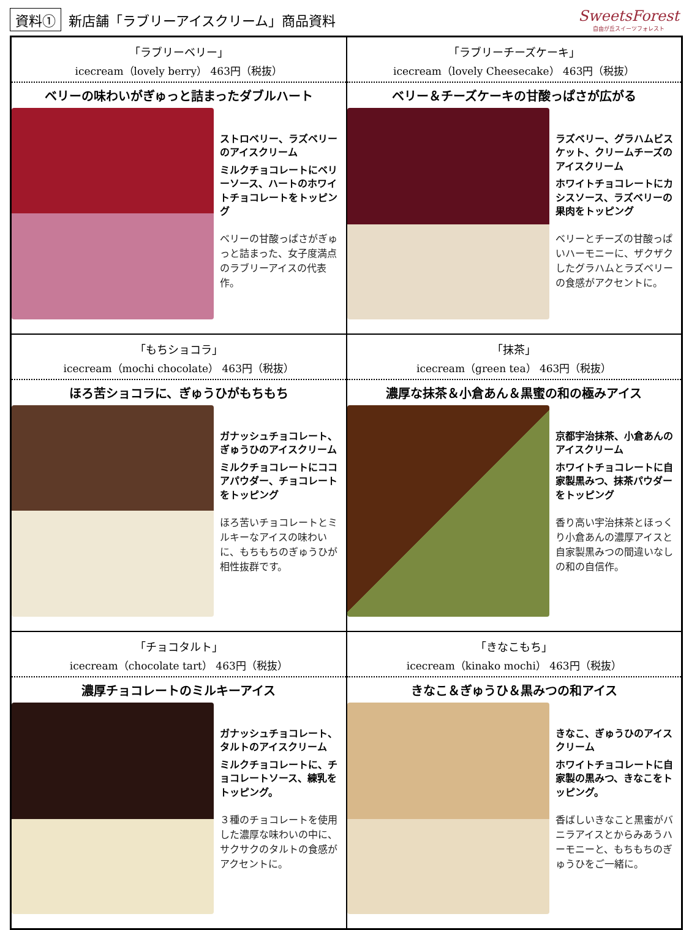資料① 新店舗「ラブリーアイスクリーム」商品資料
SweetsForest
自由が丘スイーツフォレスト
「ラブリーベリー」
icecream（lovely berry） 463円（税抜）
ベリーの味わいがぎゅっと詰まったダブルハート
ストロベリー、ラズベリーのアイスクリーム
ミルクチョコレートにベリーソース、ハートのホワイトチョコレートをトッピング
ベリーの甘酸っぱさがぎゅっと詰まった、女子度満点のラブリーアイスの代表作。
「ラブリーチーズケーキ」
icecream（lovely Cheesecake） 463円（税抜）
ベリー＆チーズケーキの甘酸っぱさが広がる
ラズベリー、グラハムビスケット、クリームチーズのアイスクリーム
ホワイトチョコレートにカシスソース、ラズベリーの果肉をトッピング
ベリーとチーズの甘酸っぱいハーモニーに、ザクザクしたグラハムとラズベリーの食感がアクセントに。
「もちショコラ」
icecream（mochi chocolate） 463円（税抜）
ほろ苦ショコラに、ぎゅうひがもちもち
ガナッシュチョコレート、ぎゅうひのアイスクリーム
ミルクチョコレートにココアパウダー、チョコレートをトッピング
ほろ苦いチョコレートとミルキーなアイスの味わいに、もちもちのぎゅうひが相性抜群です。
「抹茶」
icecream（green tea） 463円（税抜）
濃厚な抹茶＆小倉あん＆黒蜜の和の極みアイス
京都宇治抹茶、小倉あんのアイスクリーム
ホワイトチョコレートに自家製黒みつ、抹茶パウダーをトッピング
香り高い宇治抹茶とほっくり小倉あんの濃厚アイスと自家製黒みつの間違いなしの和の自信作。
「チョコタルト」
icecream（chocolate tart） 463円（税抜）
濃厚チョコレートのミルキーアイス
ガナッシュチョコレート、タルトのアイスクリーム
ミルクチョコレートに、チョコレートソース、練乳をトッピング。
３種のチョコレートを使用した濃厚な味わいの中に、サクサクのタルトの食感がアクセントに。
「きなこもち」
icecream（kinako mochi） 463円（税抜）
きなこ＆ぎゅうひ＆黒みつの和アイス
きなこ、ぎゅうひのアイスクリーム
ホワイトチョコレートに自家製の黒みつ、きなこをトッピング。
香ばしいきなこと黒蜜がバニラアイスとからみあうハーモニーと、もちもちのぎゅうひをご一緒に。